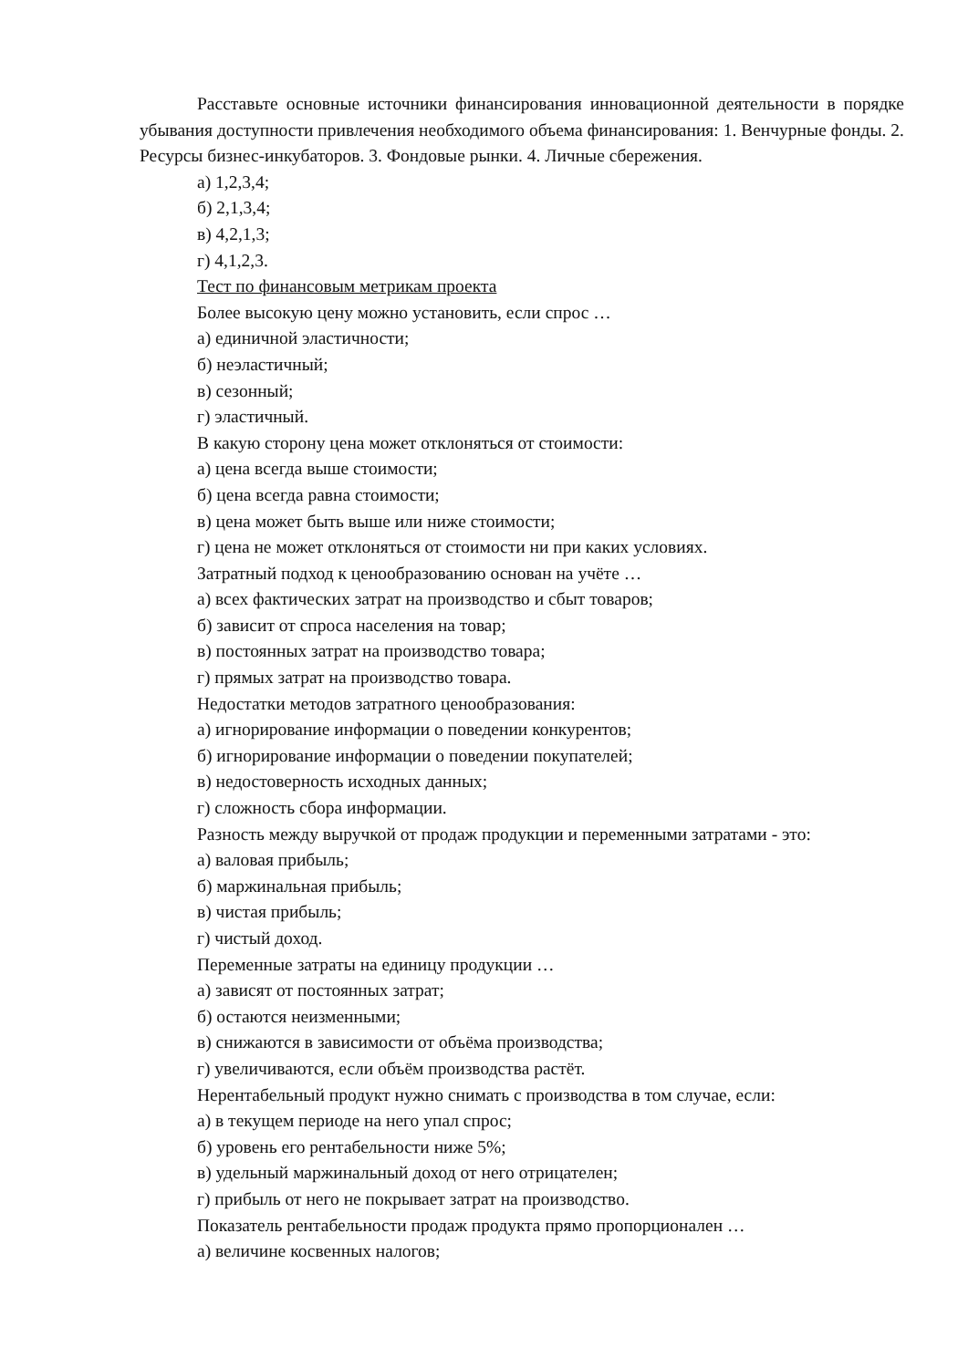Расставьте основные источники финансирования инновационной деятельности в порядке убывания доступности привлечения необходимого объема финансирования: 1. Венчурные фонды. 2. Ресурсы бизнес-инкубаторов. 3. Фондовые рынки. 4. Личные сбережения.
а) 1,2,3,4;
б) 2,1,3,4;
в) 4,2,1,3;
г) 4,1,2,3.
Тест по финансовым метрикам проекта
Более высокую цену можно установить, если спрос …
а) единичной эластичности;
б) неэластичный;
в) сезонный;
г) эластичный.
В какую сторону цена может отклоняться от стоимости:
а) цена всегда выше стоимости;
б) цена всегда равна стоимости;
в) цена может быть выше или ниже стоимости;
г) цена не может отклоняться от стоимости ни при каких условиях.
Затратный подход к ценообразованию основан на учёте …
а) всех фактических затрат на производство и сбыт товаров;
б) зависит от спроса населения на товар;
в) постоянных затрат на производство товара;
г) прямых затрат на производство товара.
Недостатки методов затратного ценообразования:
а) игнорирование информации о поведении конкурентов;
б) игнорирование информации о поведении покупателей;
в) недостоверность исходных данных;
г) сложность сбора информации.
Разность между выручкой от продаж продукции и переменными затратами - это:
а) валовая прибыль;
б) маржинальная прибыль;
в) чистая прибыль;
г) чистый доход.
Переменные затраты на единицу продукции …
а) зависят от постоянных затрат;
б) остаются неизменными;
в) снижаются в зависимости от объёма производства;
г) увеличиваются, если объём производства растёт.
Нерентабельный продукт нужно снимать с производства в том случае, если:
а) в текущем периоде на него упал спрос;
б) уровень его рентабельности ниже 5%;
в) удельный маржинальный доход от него отрицателен;
г) прибыль от него не покрывает затрат на производство.
Показатель рентабельности продаж продукта прямо пропорционален …
а) величине косвенных налогов;